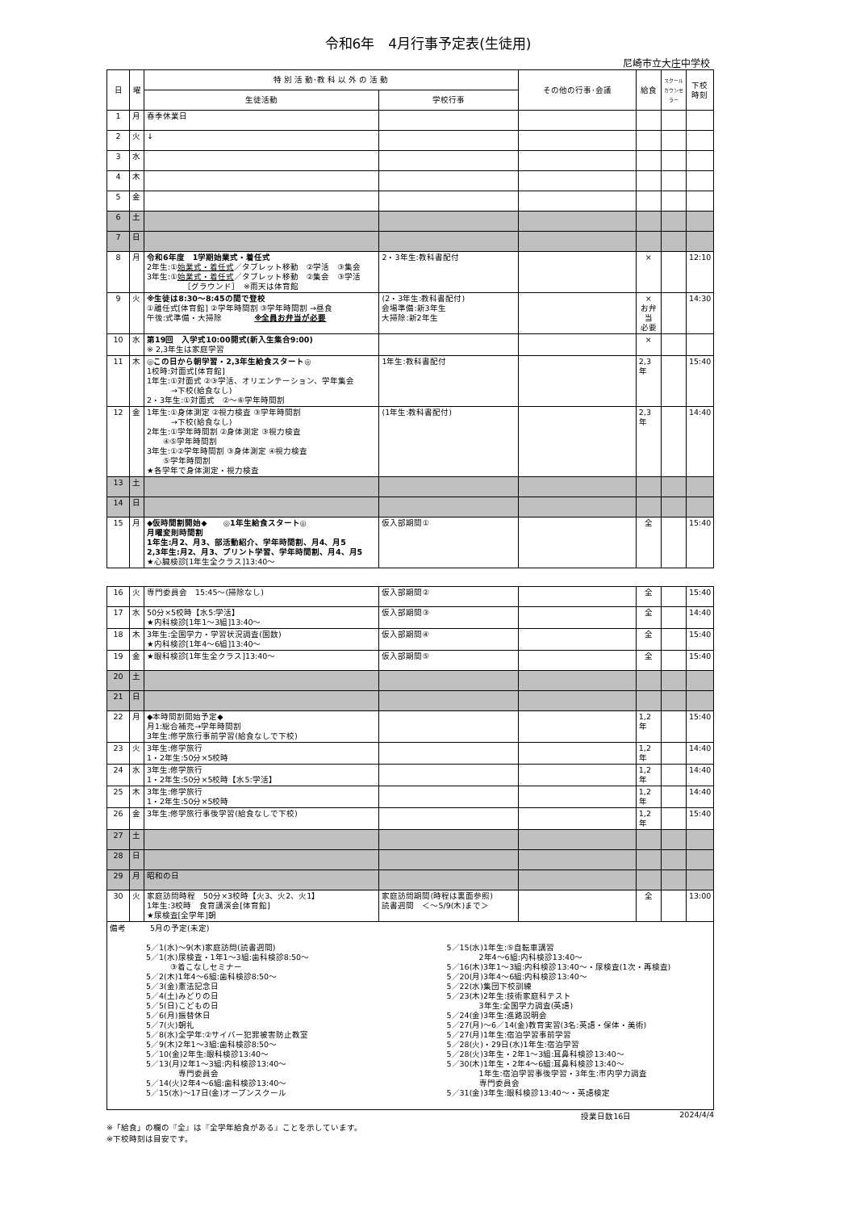令和6年　4月行事予定表(生徒用)
尼崎市立大庄中学校
| 日 | 曜 | 特 別 活 動･教 科 以 外 の 活 動 | | その他の行事･会議 | 給食 | スクール カウンセラー | 下校 時刻 |
| --- | --- | --- | --- | --- | --- | --- | --- |
| | | 生徒活動 | 学校行事 | | | | |
| 1 | 月 | 春季休業日 | | | | | |
| 2 | 火 | ↓ | | | | | |
| 3 | 水 | | | | | | |
| 4 | 木 | | | | | | |
| 5 | 金 | | | | | | |
| 6 | 土 | | | | | | |
| 7 | 日 | | | | | | |
| 8 | 月 | 令和6年度 1学期始業式・着任式 2年生:① 始業式・着任式 ／タブレット移動 ②学活 ③集会 3年生:① 始業式・着任式 ／タブレット移動 ②集会 ③学活 ［グラウンド］ ※雨天は体育館 | 2・3年生:教科書配付 | | × | | 12:10 |
| 9 | 火 | ※生徒は8:30～8:45の間で登校 ①離任式[体育館] ②学年時間割 ③学年時間割 →昼食 午後:式準備・大掃除 ※全員お弁当が必要 | (2・3年生:教科書配付) 会場準備:新3年生 大掃除:新2年生 | | × お弁当 必要 | | 14:30 |
| 10 | 水 | 第19回 入学式10:00開式(新入生集合9:00) ※ 2,3年生は家庭学習 | | | × | | |
| 11 | 木 | ◎この日から朝学習・2,3年生給食スタート◎ 1校時:対面式[体育館] 1年生:①対面式 ②③学活、オリエンテーション、学年集会 →下校(給食なし) 2・3年生:①対面式 ②～⑥学年時間割 | 1年生:教科書配付 | | 2,3年 | | 15:40 |
| 12 | 金 | 1年生:①身体測定 ②視力検査 ③学年時間割 →下校(給食なし) 2年生:①学年時間割 ②身体測定 ③視力検査 ④⑤学年時間割 3年生:①②学年時間割 ③身体測定 ④視力検査 ⑤学年時間割 ★各学年で身体測定・視力検査 | (1年生:教科書配付) | | 2,3年 | | 14:40 |
| 13 | 土 | | | | | | |
| 14 | 日 | | | | | | |
| 15 | 月 | ◆仮時間割開始◆ ◎1年生給食スタート◎ 月曜変則時間割 1年生:月2、月3、部活動紹介、学年時間割、月4、月5 2,3年生:月2、月3、プリント学習、学年時間割、月4、月5 ★心臓検診[1年生全クラス]13:40～ | 仮入部期間① | | 全 | | 15:40 |
| 16 | 火 | 専門委員会 15:45～(掃除なし) | 仮入部期間② | | 全 | | 15:40 |
| 17 | 水 | 50分×5校時【水5:学活】 ★内科検診[1年1～3組]13:40～ | 仮入部期間③ | | 全 | | 14:40 |
| 18 | 木 | 3年生:全国学力・学習状況調査(国数) ★内科検診[1年4～6組]13:40～ | 仮入部期間④ | | 全 | | 15:40 |
| 19 | 金 | ★眼科検診[1年生全クラス]13:40～ | 仮入部期間⑤ | | 全 | | 15:40 |
| 20 | 土 | | | | | | |
| 21 | 日 | | | | | | |
| 22 | 月 | ◆本時間割開始予定◆ 月1:総合補充→学年時間割 3年生:修学旅行事前学習(給食なしで下校) | | | 1,2年 | | 15:40 |
| 23 | 火 | 3年生:修学旅行 1・2年生:50分×5校時 | | | 1,2年 | | 14:40 |
| 24 | 水 | 3年生:修学旅行 1・2年生:50分×5校時【水5:学活】 | | | 1,2年 | | 14:40 |
| 25 | 木 | 3年生:修学旅行 1・2年生:50分×5校時 | | | 1,2年 | | 14:40 |
| 26 | 金 | 3年生:修学旅行事後学習(給食なしで下校) | | | 1,2年 | | 15:40 |
| 27 | 土 | | | | | | |
| 28 | 日 | | | | | | |
| 29 | 月 | 昭和の日 | | | | | |
| 30 | 火 | 家庭訪問時程 50分×3校時【火3、火2、火1】 1年生:3校時 食育講演会[体育館] ★尿検査[全学年]朝 | 家庭訪問期間(時程は裏面参照) 読書週間 ＜～5/9(木)まで＞ | | 全 | | 13:00 |
| 備考 5月の予定(未定) 5／1(水)～9(木)家庭訪問(読書週間) 5／1(水)尿検査・1年1～3組:歯科検診8:50～ ③着こなしセミナー 5／2(木)1年4～6組:歯科検診8:50～ 5／3(金)憲法記念日 5／4(土)みどりの日 5／5(日)こどもの日 5／6(月)振替休日 5／7(火)朝礼 5／8(水)全学年:②サイバー犯罪被害防止教室 5／9(木)2年1～3組:歯科検診8:50～ 5／10(金)2年生:眼科検診13:40～ 5／13(月)2年1～3組:内科検診13:40～ 専門委員会 5／14(火)2年4～6組:歯科検診13:40～ 5／15(水)～17日(金)オープンスクール 5／15(水)1年生:⑤自転車講習 2年4～6組:内科検診13:40～ 5／16(木)3年1～3組:内科検診13:40～・尿検査(1次・再検査) 5／20(月)3年4～6組:内科検診13:40～ 5／22(水)集団下校訓練 5／23(木)2年生:技術家庭科テスト 3年生:全国学力調査(英語) 5／24(金)3年生:進路説明会 5／27(月)～6／14(金)教育実習(3名:英語・保体・美術) 5／27(月)1年生:宿泊学習事前学習 5／28(火)・29日(水)1年生:宿泊学習 5／28(火)3年生・2年1～3組:耳鼻科検診13:40～ 5／30(木)1年生・2年4～6組:耳鼻科検診13:40～ 1年生:宿泊学習事後学習・3年生:市内学力調査 専門委員会 5／31(金)3年生:眼科検診13:40～・英語検定 | | | | | | | |
授業日数16日 2024/4/4
※「給食」の欄の『全』は『全学年給食がある』ことを示しています。
※下校時刻は目安です。